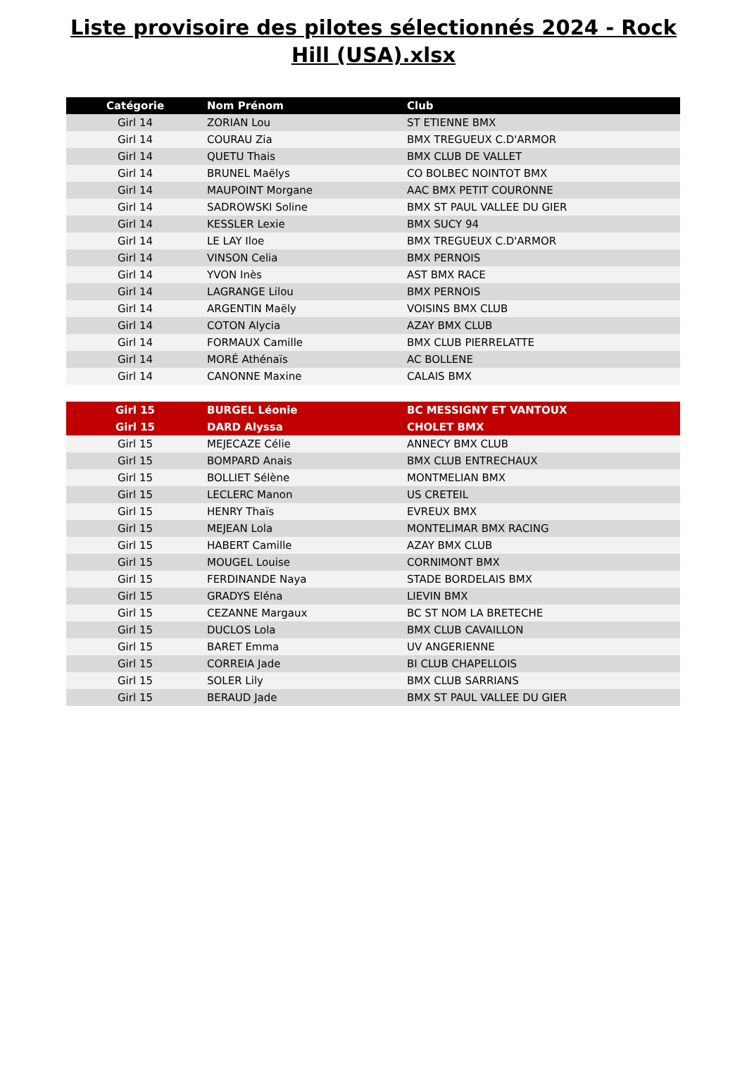Liste provisoire des pilotes sélectionnés 2024 - Rock Hill (USA).xlsx
| Catégorie | Nom Prénom | Club |
| --- | --- | --- |
| Girl 14 | ZORIAN Lou | ST ETIENNE BMX |
| Girl 14 | COURAU Zia | BMX TREGUEUX C.D'ARMOR |
| Girl 14 | QUETU Thais | BMX CLUB DE VALLET |
| Girl 14 | BRUNEL Maëlys | CO BOLBEC NOINTOT BMX |
| Girl 14 | MAUPOINT Morgane | AAC BMX PETIT COURONNE |
| Girl 14 | SADROWSKI Soline | BMX ST PAUL VALLEE DU GIER |
| Girl 14 | KESSLER Lexie | BMX SUCY 94 |
| Girl 14 | LE LAY Iloe | BMX TREGUEUX C.D'ARMOR |
| Girl 14 | VINSON Celia | BMX PERNOIS |
| Girl 14 | YVON Inès | AST BMX RACE |
| Girl 14 | LAGRANGE Lilou | BMX PERNOIS |
| Girl 14 | ARGENTIN Maëly | VOISINS BMX CLUB |
| Girl 14 | COTON Alycia | AZAY BMX CLUB |
| Girl 14 | FORMAUX Camille | BMX CLUB PIERRELATTE |
| Girl 14 | MORÉ Athénaïs | AC BOLLENE |
| Girl 14 | CANONNE Maxine | CALAIS BMX |
| Girl 15 | BURGEL Léonie | BC MESSIGNY ET VANTOUX |
| Girl 15 | DARD Alyssa | CHOLET BMX |
| Girl 15 | MEJECAZE Célie | ANNECY BMX CLUB |
| Girl 15 | BOMPARD Anais | BMX CLUB ENTRECHAUX |
| Girl 15 | BOLLIET Sélène | MONTMELIAN BMX |
| Girl 15 | LECLERC Manon | US CRETEIL |
| Girl 15 | HENRY Thaïs | EVREUX BMX |
| Girl 15 | MEJEAN Lola | MONTELIMAR BMX RACING |
| Girl 15 | HABERT Camille | AZAY BMX CLUB |
| Girl 15 | MOUGEL Louise | CORNIMONT BMX |
| Girl 15 | FERDINANDE Naya | STADE BORDELAIS BMX |
| Girl 15 | GRADYS Eléna | LIEVIN BMX |
| Girl 15 | CEZANNE Margaux | BC ST NOM LA BRETECHE |
| Girl 15 | DUCLOS Lola | BMX CLUB CAVAILLON |
| Girl 15 | BARET Emma | UV ANGERIENNE |
| Girl 15 | CORREIA Jade | BI CLUB CHAPELLOIS |
| Girl 15 | SOLER Lily | BMX CLUB SARRIANS |
| Girl 15 | BERAUD Jade | BMX ST PAUL VALLEE DU GIER |